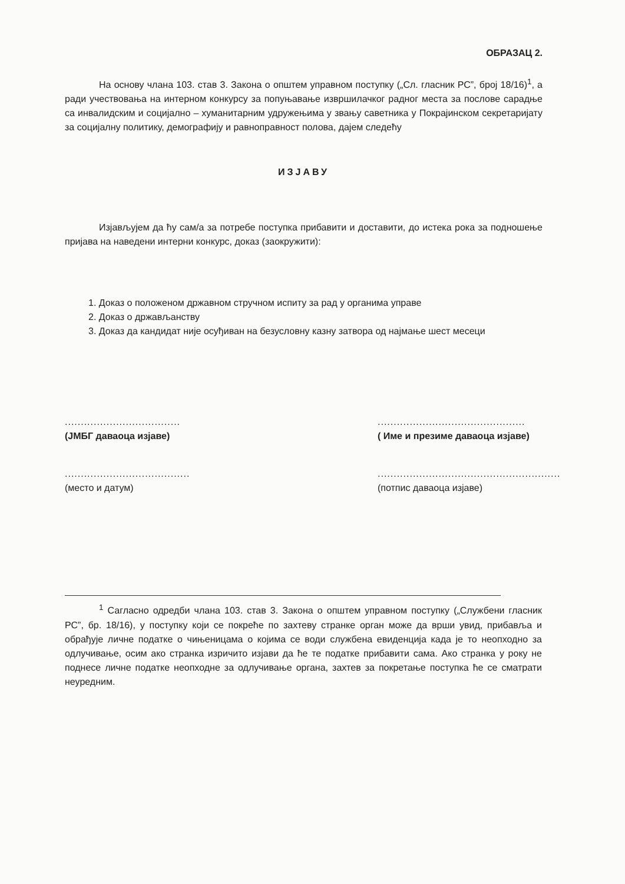ОБРАЗАЦ 2.
На основу члана 103. став 3. Закона о општем управном поступку („Сл. гласник РС”, број 18/16)<sup>1</sup>, а ради учествовања на интерном конкурсу за попуњавање извршилачког радног места за послове сарадње са инвалидским и социјално – хуманитарним удружењима у звању саветника у Покрајинском секретаријату за социјалну политику, демографију и равноправност полова, дајем следећу
ИЗЈАВУ
Изјављујем да ћу сам/а за потребе поступка прибавити и доставити, до истека рока за подношење пријава на наведени интерни конкурс, доказ (заокружити):
1. Доказ о положеном државном стручном испиту за рад у органима управе
2. Доказ о држављанству
3. Доказ да кандидат није осуђиван на безусловну казну затвора од најмање шест месеци
....................................
(ЈМБГ даваоца изјаве)
..............................................
( Име и презиме даваоца изјаве)
.......................................
(место и датум)
.........................................................
(потпис даваоца изјаве)
<sup>1</sup> Сагласно одредби члана 103. став 3. Закона о општем управном поступку („Службени гласник РС”, бр. 18/16), у поступку који се покреће по захтеву странке орган може да врши увид, прибавља и обрађује личне податке о чињеницама о којима се води службена евиденција када је то неопходно за одлучивање, осим ако странка изричито изјави да ће те податке прибавити сама. Ако странка у року не поднесе личне податке неопходне за одлучивање органа, захтев за покретање поступка ће се сматрати неуредним.